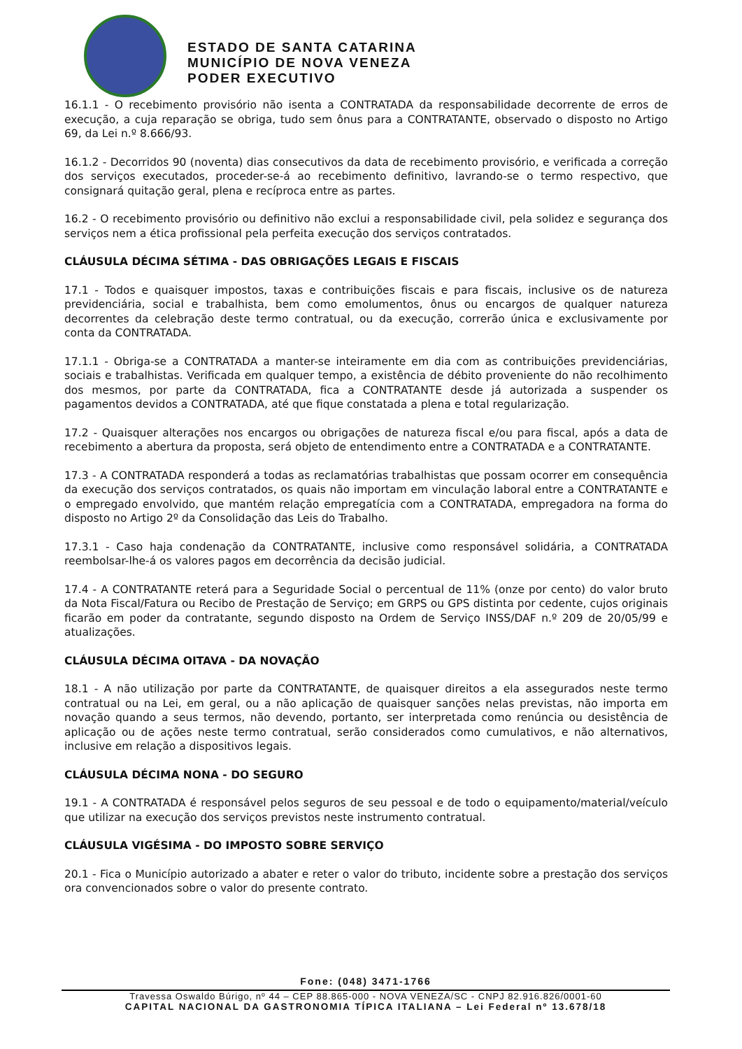ESTADO DE SANTA CATARINA
MUNICÍPIO DE NOVA VENEZA
PODER EXECUTIVO
16.1.1 - O recebimento provisório não isenta a CONTRATADA da responsabilidade decorrente de erros de execução, a cuja reparação se obriga, tudo sem ônus para a CONTRATANTE, observado o disposto no Artigo 69, da Lei n.º 8.666/93.
16.1.2 - Decorridos 90 (noventa) dias consecutivos da data de recebimento provisório, e verificada a correção dos serviços executados, proceder-se-á ao recebimento definitivo, lavrando-se o termo respectivo, que consignará quitação geral, plena e recíproca entre as partes.
16.2 - O recebimento provisório ou definitivo não exclui a responsabilidade civil, pela solidez e segurança dos serviços nem a ética profissional pela perfeita execução dos serviços contratados.
CLÁUSULA DÉCIMA SÉTIMA - DAS OBRIGAÇÕES LEGAIS E FISCAIS
17.1 - Todos e quaisquer impostos, taxas e contribuições fiscais e para fiscais, inclusive os de natureza previdenciária, social e trabalhista, bem como emolumentos, ônus ou encargos de qualquer natureza decorrentes da celebração deste termo contratual, ou da execução, correrão única e exclusivamente por conta da CONTRATADA.
17.1.1 - Obriga-se a CONTRATADA a manter-se inteiramente em dia com as contribuições previdenciárias, sociais e trabalhistas. Verificada em qualquer tempo, a existência de débito proveniente do não recolhimento dos mesmos, por parte da CONTRATADA, fica a CONTRATANTE desde já autorizada a suspender os pagamentos devidos a CONTRATADA, até que fique constatada a plena e total regularização.
17.2 - Quaisquer alterações nos encargos ou obrigações de natureza fiscal e/ou para fiscal, após a data de recebimento a abertura da proposta, será objeto de entendimento entre a CONTRATADA e a CONTRATANTE.
17.3 - A CONTRATADA responderá a todas as reclamatórias trabalhistas que possam ocorrer em consequência da execução dos serviços contratados, os quais não importam em vinculação laboral entre a CONTRATANTE e o empregado envolvido, que mantém relação empregatícia com a CONTRATADA, empregadora na forma do disposto no Artigo 2º da Consolidação das Leis do Trabalho.
17.3.1 - Caso haja condenação da CONTRATANTE, inclusive como responsável solidária, a CONTRATADA reembolsar-lhe-á os valores pagos em decorrência da decisão judicial.
17.4 - A CONTRATANTE reterá para a Seguridade Social o percentual de 11% (onze por cento) do valor bruto da Nota Fiscal/Fatura ou Recibo de Prestação de Serviço; em GRPS ou GPS distinta por cedente, cujos originais ficarão em poder da contratante, segundo disposto na Ordem de Serviço INSS/DAF n.º 209 de 20/05/99 e atualizações.
CLÁUSULA DÉCIMA OITAVA - DA NOVAÇÃO
18.1 - A não utilização por parte da CONTRATANTE, de quaisquer direitos a ela assegurados neste termo contratual ou na Lei, em geral, ou a não aplicação de quaisquer sanções nelas previstas, não importa em novação quando a seus termos, não devendo, portanto, ser interpretada como renúncia ou desistência de aplicação ou de ações neste termo contratual, serão considerados como cumulativos, e não alternativos, inclusive em relação a dispositivos legais.
CLÁUSULA DÉCIMA NONA - DO SEGURO
19.1 - A CONTRATADA é responsável pelos seguros de seu pessoal e de todo o equipamento/material/veículo que utilizar na execução dos serviços previstos neste instrumento contratual.
CLÁUSULA VIGÉSIMA - DO IMPOSTO SOBRE SERVIÇO
20.1 - Fica o Município autorizado a abater e reter o valor do tributo, incidente sobre a prestação dos serviços ora convencionados sobre o valor do presente contrato.
Fone: (048) 3471-1766
Travessa Oswaldo Búrigo, nº 44 – CEP 88.865-000 - NOVA VENEZA/SC - CNPJ 82.916.826/0001-60
CAPITAL NACIONAL DA GASTRONOMIA TÍPICA ITALIANA – Lei Federal nº 13.678/18